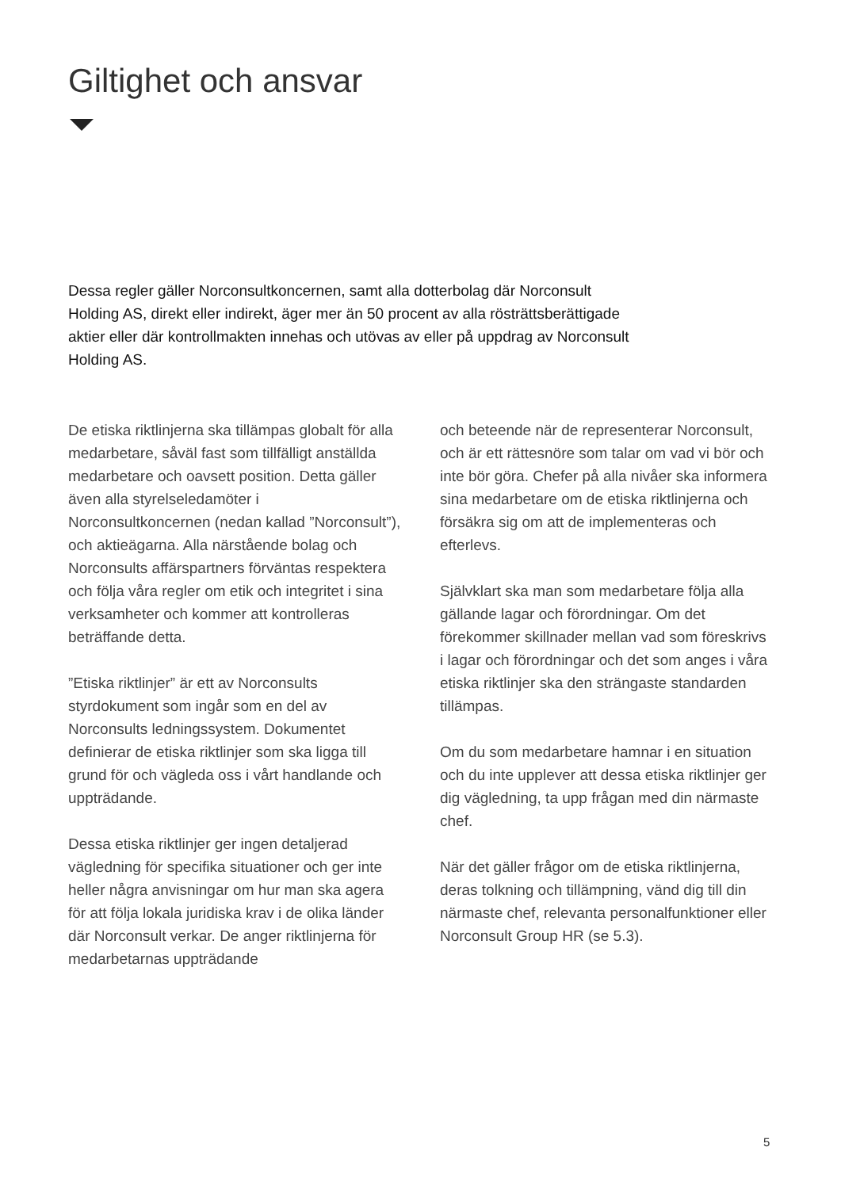Giltighet och ansvar
Dessa regler gäller Norconsultkoncernen, samt alla dotterbolag där Norconsult Holding AS, direkt eller indirekt, äger mer än 50 procent av alla rösträttsberättigade aktier eller där kontrollmakten innehas och utövas av eller på uppdrag av Norconsult Holding AS.
De etiska riktlinjerna ska tillämpas globalt för alla medarbetare, såväl fast som tillfälligt anställda medarbetare och oavsett position. Detta gäller även alla styrelseledamöter i Norconsultkoncernen (nedan kallad ”Norconsult”), och aktieägarna. Alla närstående bolag och Norconsults affärspartners förväntas respektera och följa våra regler om etik och integritet i sina verksamheter och kommer att kontrolleras beträffande detta.
”Etiska riktlinjer” är ett av Norconsults styrdokument som ingår som en del av Norconsults ledningssystem. Dokumentet definierar de etiska riktlinjer som ska ligga till grund för och vägleda oss i vårt handlande och uppträdande.
Dessa etiska riktlinjer ger ingen detaljerad vägledning för specifika situationer och ger inte heller några anvisningar om hur man ska agera för att följa lokala juridiska krav i de olika länder där Norconsult verkar. De anger riktlinjerna för medarbetarnas uppträdande
och beteende när de representerar Norconsult, och är ett rättesnöre som talar om vad vi bör och inte bör göra. Chefer på alla nivåer ska informera sina medarbetare om de etiska riktlinjerna och försäkra sig om att de implementeras och efterlevs.
Självklart ska man som medarbetare följa alla gällande lagar och förordningar. Om det förekommer skillnader mellan vad som föreskrivs i lagar och förordningar och det som anges i våra etiska riktlinjer ska den strängaste standarden tillämpas.
Om du som medarbetare hamnar i en situation och du inte upplever att dessa etiska riktlinjer ger dig vägledning, ta upp frågan med din närmaste chef.
När det gäller frågor om de etiska riktlinjerna, deras tolkning och tillämpning, vänd dig till din närmaste chef, relevanta personalfunktioner eller Norconsult Group HR (se 5.3).
5